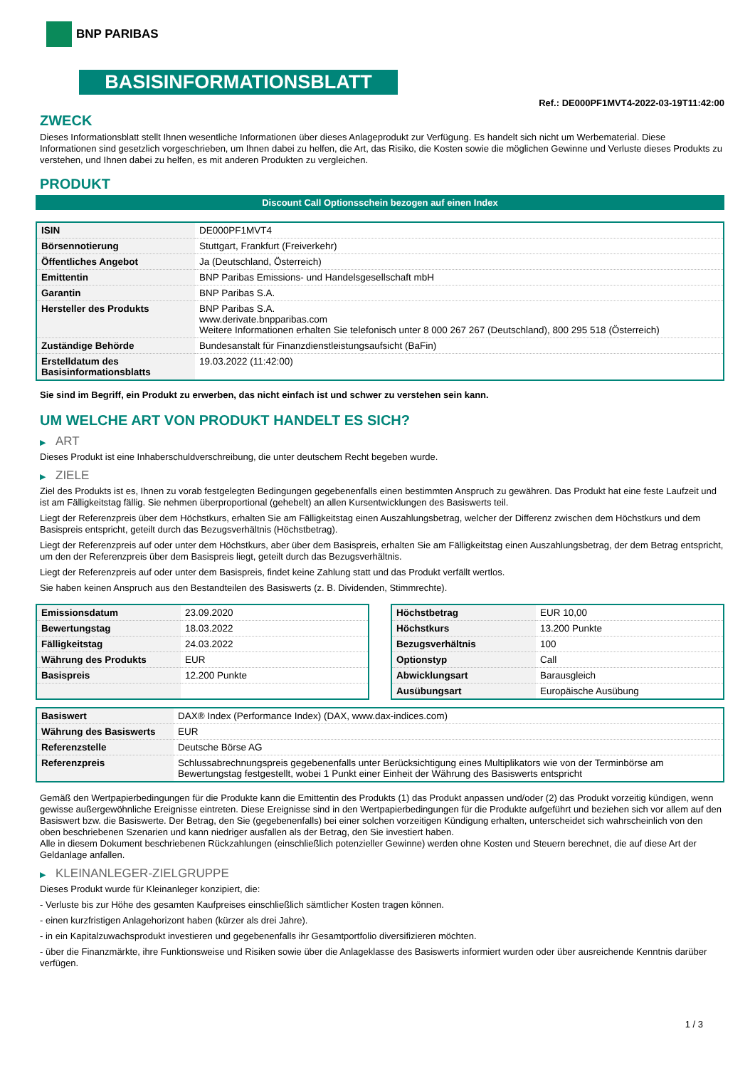BNP PARIBAS
BASISINFORMATIONSBLATT
Ref.: DE000PF1MVT4-2022-03-19T11:42:00
ZWECK
Dieses Informationsblatt stellt Ihnen wesentliche Informationen über dieses Anlageprodukt zur Verfügung. Es handelt sich nicht um Werbematerial. Diese Informationen sind gesetzlich vorgeschrieben, um Ihnen dabei zu helfen, die Art, das Risiko, die Kosten sowie die möglichen Gewinne und Verluste dieses Produkts zu verstehen, und Ihnen dabei zu helfen, es mit anderen Produkten zu vergleichen.
PRODUKT
Discount Call Optionsschein bezogen auf einen Index
| ISIN | DE000PF1MVT4 |
| Börsennotierung | Stuttgart, Frankfurt (Freiverkehr) |
| Öffentliches Angebot | Ja (Deutschland, Österreich) |
| Emittentin | BNP Paribas Emissions- und Handelsgesellschaft mbH |
| Garantin | BNP Paribas S.A. |
| Hersteller des Produkts | BNP Paribas S.A. www.derivate.bnpparibas.com Weitere Informationen erhalten Sie telefonisch unter 8 000 267 267 (Deutschland), 800 295 518 (Österreich) |
| Zuständige Behörde | Bundesanstalt für Finanzdienstleistungsaufsicht (BaFin) |
| Erstelldatum des Basisinformationsblatts | 19.03.2022 (11:42:00) |
Sie sind im Begriff, ein Produkt zu erwerben, das nicht einfach ist und schwer zu verstehen sein kann.
UM WELCHE ART VON PRODUKT HANDELT ES SICH?
▶ ART
Dieses Produkt ist eine Inhaberschuldverschreibung, die unter deutschem Recht begeben wurde.
▶ ZIELE
Ziel des Produkts ist es, Ihnen zu vorab festgelegten Bedingungen gegebenenfalls einen bestimmten Anspruch zu gewähren. Das Produkt hat eine feste Laufzeit und ist am Fälligkeitstag fällig. Sie nehmen überproportional (gehebelt) an allen Kursentwicklungen des Basiswerts teil.
Liegt der Referenzpreis über dem Höchstkurs, erhalten Sie am Fälligkeitstag einen Auszahlungsbetrag, welcher der Differenz zwischen dem Höchstkurs und dem Basispreis entspricht, geteilt durch das Bezugsverhältnis (Höchstbetrag).
Liegt der Referenzpreis auf oder unter dem Höchstkurs, aber über dem Basispreis, erhalten Sie am Fälligkeitstag einen Auszahlungsbetrag, der dem Betrag entspricht, um den der Referenzpreis über dem Basispreis liegt, geteilt durch das Bezugsverhältnis.
Liegt der Referenzpreis auf oder unter dem Basispreis, findet keine Zahlung statt und das Produkt verfällt wertlos.
Sie haben keinen Anspruch aus den Bestandteilen des Basiswerts (z. B. Dividenden, Stimmrechte).
| Emissionsdatum | 23.09.2020 |
| Bewertungstag | 18.03.2022 |
| Fälligkeitstag | 24.03.2022 |
| Währung des Produkts | EUR |
| Basispreis | 12.200 Punkte |
| Höchstbetrag | EUR 10,00 |
| Höchstkurs | 13.200 Punkte |
| Bezugsverhältnis | 100 |
| Optionstyp | Call |
| Abwicklungsart | Barausgleich |
| Ausübungsart | Europäische Ausübung |
| Basiswert | DAX® Index (Performance Index) (DAX, www.dax-indices.com) |
| Währung des Basiswerts | EUR |
| Referenzstelle | Deutsche Börse AG |
| Referenzpreis | Schlussabrechnungspreis gegebenenfalls unter Berücksichtigung eines Multiplikators wie von der Terminbörse am Bewertungstag festgestellt, wobei 1 Punkt einer Einheit der Währung des Basiswerts entspricht |
Gemäß den Wertpapierbedingungen für die Produkte kann die Emittentin des Produkts (1) das Produkt anpassen und/oder (2) das Produkt vorzeitig kündigen, wenn gewisse außergewöhnliche Ereignisse eintreten. Diese Ereignisse sind in den Wertpapierbedingungen für die Produkte aufgeführt und beziehen sich vor allem auf den Basiswert bzw. die Basiswerte. Der Betrag, den Sie (gegebenenfalls) bei einer solchen vorzeitigen Kündigung erhalten, unterscheidet sich wahrscheinlich von den oben beschriebenen Szenarien und kann niedriger ausfallen als der Betrag, den Sie investiert haben.
Alle in diesem Dokument beschriebenen Rückzahlungen (einschließlich potenzieller Gewinne) werden ohne Kosten und Steuern berechnet, die auf diese Art der Geldanlage anfallen.
▶ KLEINANLEGER-ZIELGRUPPE
Dieses Produkt wurde für Kleinanleger konzipiert, die:
- Verluste bis zur Höhe des gesamten Kaufpreises einschließlich sämtlicher Kosten tragen können.
- einen kurzfristigen Anlagehorizont haben (kürzer als drei Jahre).
- in ein Kapitalzuwachsprodukt investieren und gegebenenfalls ihr Gesamtportfolio diversifizieren möchten.
- über die Finanzmärkte, ihre Funktionsweise und Risiken sowie über die Anlageklasse des Basiswerts informiert wurden oder über ausreichende Kenntnis darüber verfügen.
1 / 3